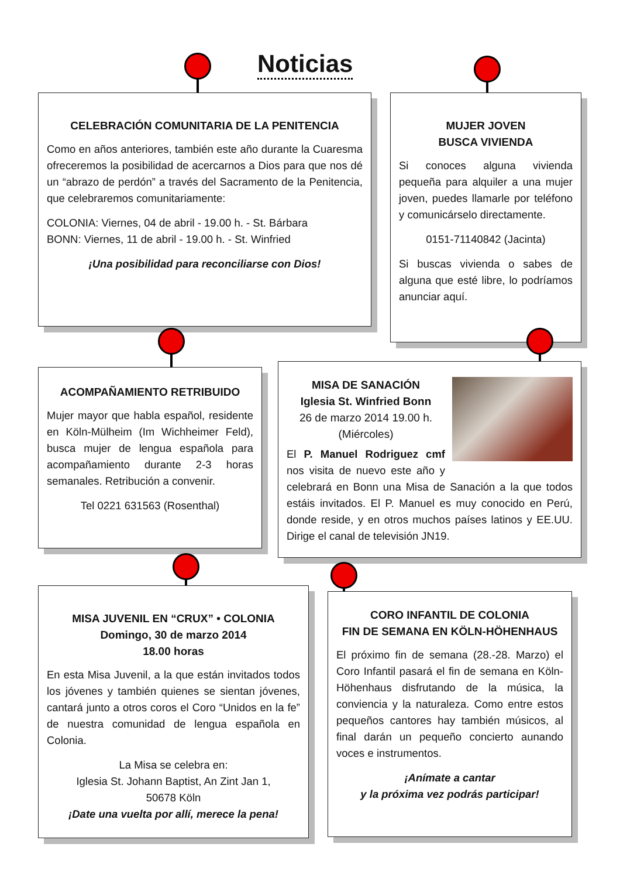Noticias
CELEBRACIÓN COMUNITARIA DE LA PENITENCIA
Como en años anteriores, también este año durante la Cuaresma ofreceremos la posibilidad de acercarnos a Dios para que nos dé un “abrazo de perdón” a través del Sacramento de la Penitencia, que celebraremos comunitariamente:
COLONIA: Viernes, 04 de abril - 19.00 h. - St. Bárbara
BONN: Viernes, 11 de abril - 19.00 h. - St. Winfried
¡Una posibilidad para reconciliarse con Dios!
MUJER JOVEN
BUSCA VIVIENDA
Si conoces alguna vivienda pequeña para alquiler a una mujer joven, puedes llamarle por teléfono y comunicárselo directamente.
0151-71140842 (Jacinta)
Si buscas vivienda o sabes de alguna que esté libre, lo podríamos anunciar aquí.
ACOMPAÑAMIENTO RETRIBUIDO
Mujer mayor que habla español, residente en Köln-Mülheim (Im Wichheimer Feld), busca mujer de lengua española para acompañamiento durante 2-3 horas semanales. Retribución a convenir.
Tel 0221 631563 (Rosenthal)
MISA DE SANACIÓN
Iglesia St. Winfried Bonn
26 de marzo 2014 19.00 h.
(Miércoles)
El P. Manuel Rodriguez cmf nos visita de nuevo este año y celebrará en Bonn una Misa de Sanación a la que todos estáis invitados. El P. Manuel es muy conocido en Perú, donde reside, y en otros muchos países latinos y EE.UU. Dirige el canal de televisión JN19.
MISA JUVENIL EN “CRUX” • COLONIA
Domingo, 30 de marzo 2014
18.00 horas
En esta Misa Juvenil, a la que están invitados todos los jóvenes y también quienes se sientan jóvenes, cantará junto a otros coros el Coro “Unidos en la fe” de nuestra comunidad de lengua española en Colonia.
La Misa se celebra en:
Iglesia St. Johann Baptist, An Zint Jan 1,
50678 Köln
¡Date una vuelta por allí, merece la pena!
CORO INFANTIL DE COLONIA
FIN DE SEMANA EN KÖLN-HÖHENHAUS
El próximo fin de semana (28.-28. Marzo) el Coro Infantil pasará el fin de semana en Köln-Höhenhaus disfrutando de la música, la conviencia y la naturaleza. Como entre estos pequeños cantores hay también músicos, al final darán un pequeño concierto aunando voces e instrumentos.
¡Anímate a cantar
y la próxima vez podrás participar!